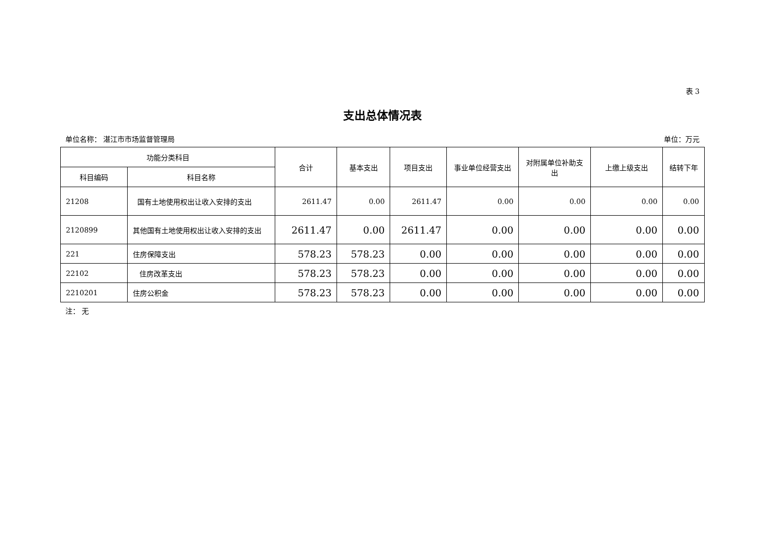表 3
支出总体情况表
单位名称： 湛江市市场监督管理局 单位：万元
| 功能分类科目 | | 合计 | 基本支出 | 项目支出 | 事业单位经营支出 | 对附属单位补助支出 | 上缴上级支出 | 结转下年 |
| --- | --- | --- | --- | --- | --- | --- | --- | --- |
| 科目编码 | 科目名称 | | | | | | | |
| 21208 | 国有土地使用权出让收入安排的支出 | 2611.47 | 0.00 | 2611.47 | 0.00 | 0.00 | 0.00 | 0.00 |
| 2120899 | 其他国有土地使用权出让收入安排的支出 | 2611.47 | 0.00 | 2611.47 | 0.00 | 0.00 | 0.00 | 0.00 |
| 221 | 住房保障支出 | 578.23 | 578.23 | 0.00 | 0.00 | 0.00 | 0.00 | 0.00 |
| 22102 | 住房改革支出 | 578.23 | 578.23 | 0.00 | 0.00 | 0.00 | 0.00 | 0.00 |
| 2210201 | 住房公积金 | 578.23 | 578.23 | 0.00 | 0.00 | 0.00 | 0.00 | 0.00 |
注： 无